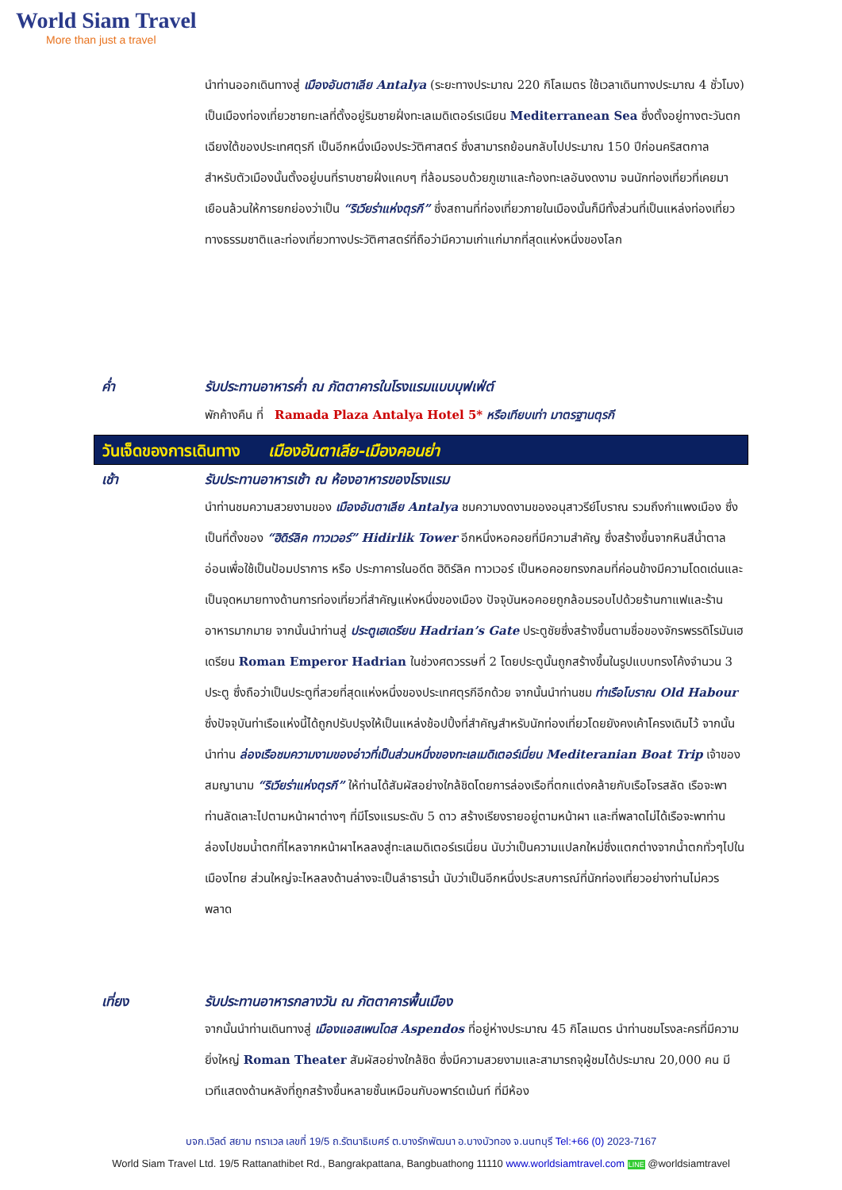World Siam Travel
More than just a travel
นำท่านออกเดินทางสู่ เมืองอันตาเลีย Antalya (ระยะทางประมาณ 220 กิโลเมตร ใช้เวลาเดินทางประมาณ 4 ชั่วโมง) เป็นเมืองท่องเที่ยวชายทะเลที่ตั้งอยู่ริมชายฝั่งทะเลเมดิเตอร์เรเนียน Mediterranean Sea ซึ่งตั้งอยู่ทางตะวันตกเฉียงใต้ของประเทศตุรกี เป็นอีกหนึ่งเมืองประวัติศาสตร์ ซึ่งสามารถย้อนกลับไปประมาณ 150 ปีก่อนคริสตกาล สำหรับตัวเมืองนั้นตั้งอยู่บนที่ราบชายฝั่งแคบๆ ที่ล้อมรอบด้วยภูเขาและท้องทะเลอันงดงาม จนนักท่องเที่ยวที่เคยมาเยือนล้วนให้การยกย่องว่าเป็น “ริเวียร่าแห่งตุรกี” ซึ่งสถานที่ท่องเที่ยวภายในเมืองนั้นก็มีทั้งส่วนที่เป็นแหล่งท่องเที่ยวทางธรรมชาติและท่องเที่ยวทางประวัติศาสตร์ที่ถือว่ามีความเก่าแก่มากที่สุดแห่งหนึ่งของโลก
ค่ำ รับประทานอาหารค่ำ ณ ภัตตาคารในโรงแรมแบบบุฟเฟ่ต์
พักค้างคืน ที่ Ramada Plaza Antalya Hotel 5* หรือเทียบเท่า มาตรฐานตุรกี
วันเจ็ดของการเดินทาง เมืองอันตาเลีย-เมืองคอนย่า
เช้า รับประทานอาหารเช้า ณ ห้องอาหารของโรงแรม
นำท่านชมความสวยงามของ เมืองอันตาเลีย Antalya ชมความงดงามของอนุสาวรีย์โบราณ รวมถึงกำแพงเมือง ซึ่งเป็นที่ตั้งของ “ฮิดิร์ลิค ทาวเวอร์” Hidirlik Tower อีกหนึ่งหอคอยที่มีความสำคัญ ซึ่งสร้างขึ้นจากหินสีน้ำตาลอ่อนเพื่อใช้เป็นป้อมปราการ หรือ ประภาคารในอดีต ฮิดิร์ลิค ทาวเวอร์ เป็นหอคอยทรงกลมที่ค่อนข้างมีความโดดเด่นและเป็นจุดหมายทางด้านการท่องเที่ยวที่สำคัญแห่งหนึ่งของเมือง ปัจจุบันหอคอยถูกล้อมรอบไปด้วยร้านกาแฟและร้านอาหารมากมาย จากนั้นนำท่านสู่ ประตูเฮเดรียน Hadrian’s Gate ประตูชัยซึ่งสร้างขึ้นตามชื่อของจักรพรรดิโรมันเฮเดรียน Roman Emperor Hadrian ในช่วงศตวรรษที่ 2 โดยประตูนั้นถูกสร้างขึ้นในรูปแบบทรงโค้งจำนวน 3 ประตู ซึ่งถือว่าเป็นประตูที่สวยที่สุดแห่งหนึ่งของประเทศตุรกีอีกด้วย จากนั้นนำท่านชม ท่าเรือโบราณ Old Habour ซึ่งปัจจุบันท่าเรือแห่งนี้ได้ถูกปรับปรุงให้เป็นแหล่งช้อปปิ้งที่สำคัญสำหรับนักท่องเที่ยวโดยยังคงเค้าโครงเดิมไว้ จากนั้นนำท่าน ล่องเรือชมความงามของอ่าวที่เป็นส่วนหนึ่งของทะเลเมดิเตอร์เนี่ยน Mediteranian Boat Trip เจ้าของสมญานาม “ริเวียร่าแห่งตุรกี” ให้ท่านได้สัมผัสอย่างใกล้ชิดโดยการล่องเรือที่ตกแต่งคล้ายกับเรือโจรสลัด เรือจะพาท่านลัดเลาะไปตามหน้าผาต่างๆ ที่มีโรงแรมระดับ 5 ดาว สร้างเรียงรายอยู่ตามหน้าผา และที่พลาดไม่ได้เรือจะพาท่านล่องไปชมน้ำตกที่ไหลจากหน้าผาไหลลงสู่ทะเลเมดิเตอร์เรเนี่ยน นับว่าเป็นความแปลกใหม่ซึ่งแตกต่างจากน้ำตกทั่วๆไปในเมืองไทย ส่วนใหญ่จะไหลลงด้านล่างจะเป็นลำธารน้ำ นับว่าเป็นอีกหนึ่งประสบการณ์ที่นักท่องเที่ยวอย่างท่านไม่ควรพลาด
เที่ยง รับประทานอาหารกลางวัน ณ ภัตตาคารพื้นเมือง
จากนั้นนำท่านเดินทางสู่ เมืองแอสเพนโดส Aspendos ที่อยู่ห่างประมาณ 45 กิโลเมตร นำท่านชมโรงละครที่มีความยิ่งใหญ่ Roman Theater สัมผัสอย่างใกล้ชิด ซึ่งมีความสวยงามและสามารถจุผู้ชมได้ประมาณ 20,000 คน มีเวทีแสดงด้านหลังที่ถูกสร้างขึ้นหลายชั้นเหมือนกับอพาร์ตเม้นท์ ที่มีห้อง
บจก.เวิลด์ สยาม ทราเวล เลขที่ 19/5 ถ.รัตนาธิเบศร์ ต.บางรักพัฒนา อ.บางบัวทอง จ.นนทบุรี Tel:+66 (0) 2023-7167
World Siam Travel Ltd. 19/5 Rattanathibet Rd., Bangrakpattana, Bangbuathong 11110 www.worldsiamtravel.com LINE @worldsiamtravel